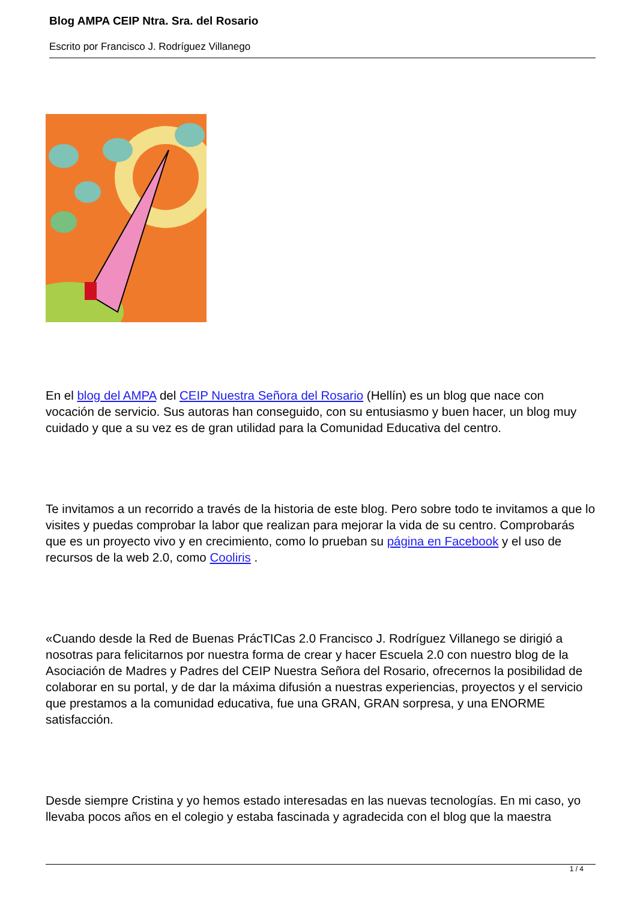Blog AMPA CEIP Ntra. Sra. del Rosario
Escrito por Francisco J. Rodríguez Villanego
En el blog del AMPA del CEIP Nuestra Señora del Rosario (Hellín) es un blog que nace con vocación de servicio. Sus autoras han conseguido, con su entusiasmo y buen hacer, un blog muy cuidado y que a su vez es de gran utilidad para la Comunidad Educativa del centro.
Te invitamos a un recorrido a través de la historia de este blog. Pero sobre todo te invitamos a que lo visites y puedas comprobar la labor que realizan para mejorar la vida de su centro. Comprobarás que es un proyecto vivo y en crecimiento, como lo prueban su página en Facebook y el uso de recursos de la web 2.0, como Cooliris .
«Cuando desde la Red de Buenas PrácTICas 2.0 Francisco J. Rodríguez Villanego se dirigió a nosotras para felicitarnos por nuestra forma de crear y hacer Escuela 2.0 con nuestro blog de la Asociación de Madres y Padres del CEIP Nuestra Señora del Rosario, ofrecernos la posibilidad de colaborar en su portal, y de dar la máxima difusión a nuestras experiencias, proyectos y el servicio que prestamos a la comunidad educativa, fue una GRAN, GRAN sorpresa, y una ENORME satisfacción.
Desde siempre Cristina y yo hemos estado interesadas en las nuevas tecnologías. En mi caso, yo llevaba pocos años en el colegio y estaba fascinada y agradecida con el blog que la maestra
1 / 4